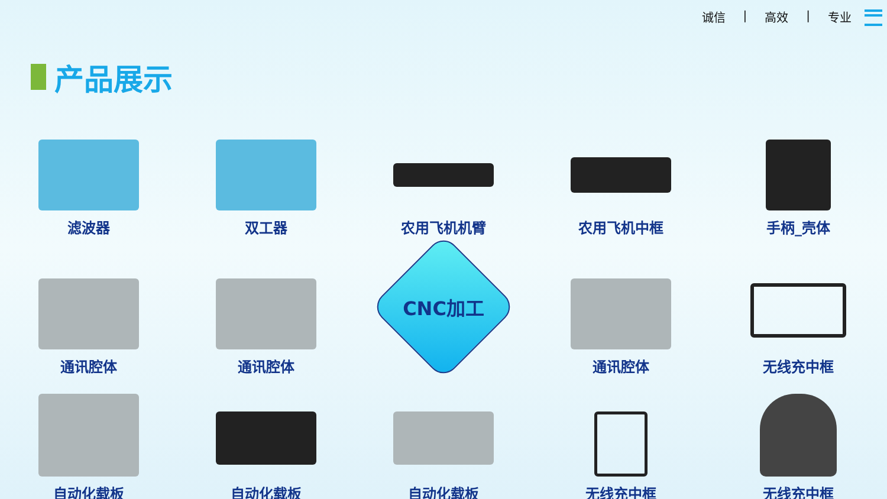诚信 | 高效 | 专业
产品展示
滤波器
双工器
农用飞机机臂
农用飞机中框
手柄_壳体
通讯腔体
通讯腔体
CNC加工
通讯腔体
无线充中框
自动化载板
自动化载板
自动化载板
无线充中框
无线充中框